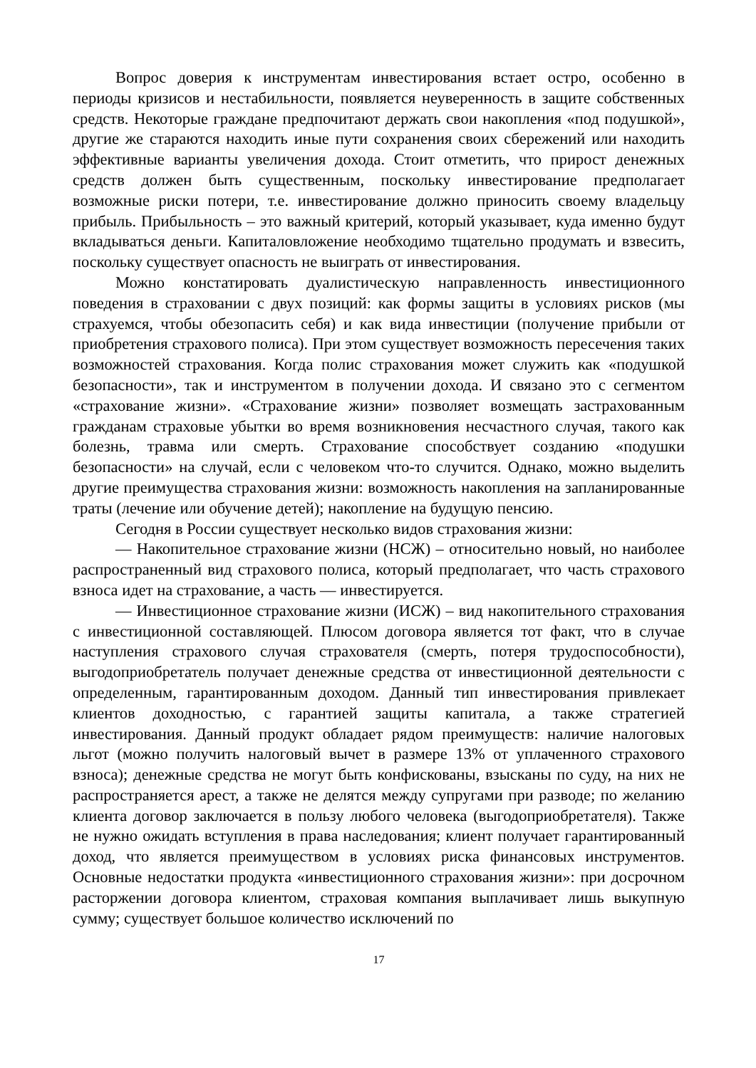Вопрос доверия к инструментам инвестирования встает остро, особенно в периоды кризисов и нестабильности, появляется неуверенность в защите собственных средств. Некоторые граждане предпочитают держать свои накопления «под подушкой», другие же стараются находить иные пути сохранения своих сбережений или находить эффективные варианты увеличения дохода. Стоит отметить, что прирост денежных средств должен быть существенным, поскольку инвестирование предполагает возможные риски потери, т.е. инвестирование должно приносить своему владельцу прибыль. Прибыльность – это важный критерий, который указывает, куда именно будут вкладываться деньги. Капиталовложение необходимо тщательно продумать и взвесить, поскольку существует опасность не выиграть от инвестирования.
Можно констатировать дуалистическую направленность инвестиционного поведения в страховании с двух позиций: как формы защиты в условиях рисков (мы страхуемся, чтобы обезопасить себя) и как вида инвестиции (получение прибыли от приобретения страхового полиса). При этом существует возможность пересечения таких возможностей страхования. Когда полис страхования может служить как «подушкой безопасности», так и инструментом в получении дохода. И связано это с сегментом «страхование жизни». «Страхование жизни» позволяет возмещать застрахованным гражданам страховые убытки во время возникновения несчастного случая, такого как болезнь, травма или смерть. Страхование способствует созданию «подушки безопасности» на случай, если с человеком что-то случится. Однако, можно выделить другие преимущества страхования жизни: возможность накопления на запланированные траты (лечение или обучение детей); накопление на будущую пенсию.
Сегодня в России существует несколько видов страхования жизни:
— Накопительное страхование жизни (НСЖ) – относительно новый, но наиболее распространенный вид страхового полиса, который предполагает, что часть страхового взноса идет на страхование, а часть — инвестируется.
— Инвестиционное страхование жизни (ИСЖ) – вид накопительного страхования с инвестиционной составляющей. Плюсом договора является тот факт, что в случае наступления страхового случая страхователя (смерть, потеря трудоспособности), выгодоприобретатель получает денежные средства от инвестиционной деятельности с определенным, гарантированным доходом. Данный тип инвестирования привлекает клиентов доходностью, с гарантией защиты капитала, а также стратегией инвестирования. Данный продукт обладает рядом преимуществ: наличие налоговых льгот (можно получить налоговый вычет в размере 13% от уплаченного страхового взноса); денежные средства не могут быть конфискованы, взысканы по суду, на них не распространяется арест, а также не делятся между супругами при разводе; по желанию клиента договор заключается в пользу любого человека (выгодоприобретателя). Также не нужно ожидать вступления в права наследования; клиент получает гарантированный доход, что является преимуществом в условиях риска финансовых инструментов. Основные недостатки продукта «инвестиционного страхования жизни»: при досрочном расторжении договора клиентом, страховая компания выплачивает лишь выкупную сумму; существует большое количество исключений по
17